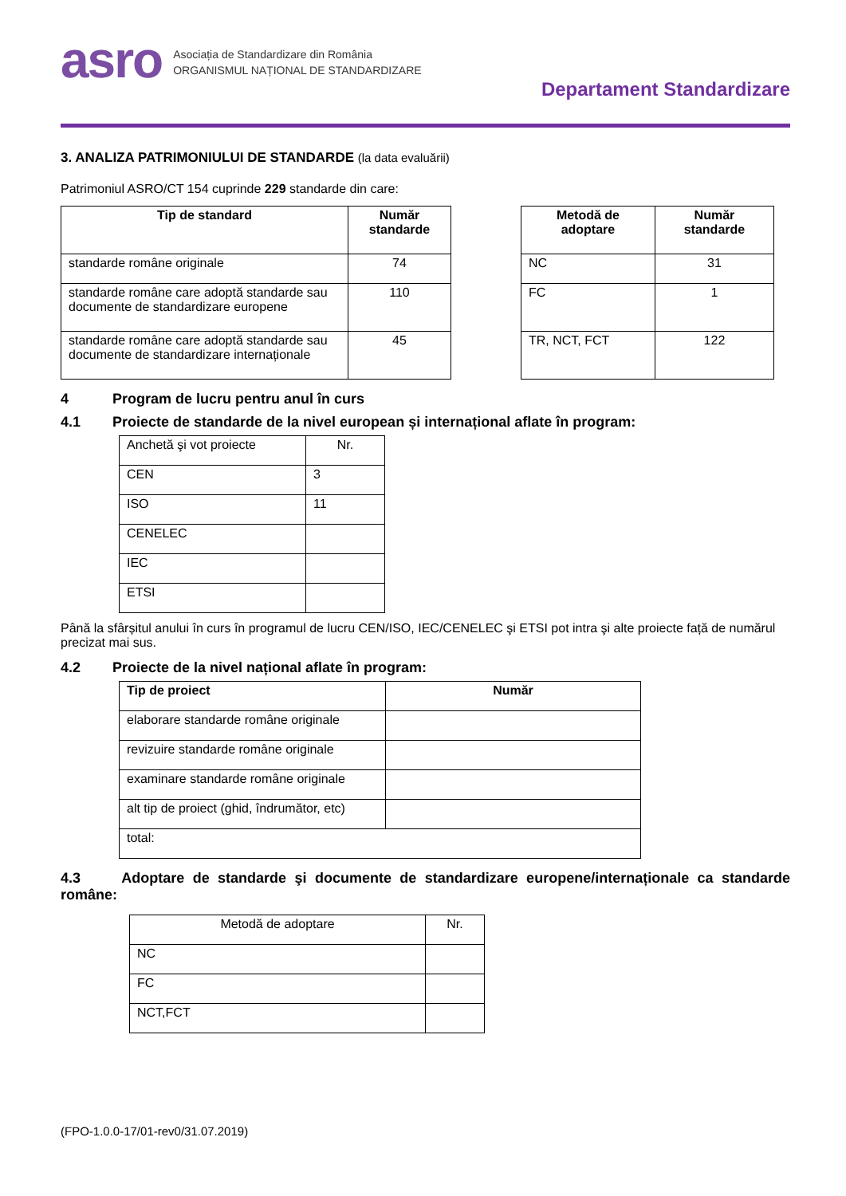asro
Asociația de Standardizare din România
ORGANISMUL NAȚIONAL DE STANDARDIZARE
Departament Standardizare
3. ANALIZA PATRIMONIULUI DE STANDARDE (la data evaluării)
Patrimoniul ASRO/CT 154 cuprinde 229 standarde din care:
| Tip de standard | Număr standarde |
| --- | --- |
| standarde române originale | 74 |
| standarde române care adoptă standarde sau documente de standardizare europene | 110 |
| standarde române care adoptă standarde sau documente de standardizare internaționale | 45 |
| Metodă de adoptare | Număr standarde |
| --- | --- |
| NC | 31 |
| FC | 1 |
| TR, NCT, FCT | 122 |
4 Program de lucru pentru anul în curs
4.1 Proiecte de standarde de la nivel european și internațional aflate în program:
| Anchetă şi vot proiecte | Nr. |
| CEN | 3 |
| ISO | 11 |
| CENELEC | |
| IEC | |
| ETSI | |
Până la sfârșitul anului în curs în programul de lucru CEN/ISO, IEC/CENELEC şi ETSI pot intra şi alte proiecte față de numărul precizat mai sus.
4.2 Proiecte de la nivel național aflate în program:
| Tip de proiect | Număr |
| --- | --- |
| elaborare standarde române originale | |
| revizuire standarde române originale | |
| examinare standarde române originale | |
| alt tip de proiect (ghid, îndrumător, etc) | |
| total: | |
4.3 Adoptare de standarde şi documente de standardizare europene/internaționale ca standarde române:
| Metodă de adoptare | Nr. |
| NC | |
| FC | |
| NCT,FCT | |
(FPO-1.0.0-17/01-rev0/31.07.2019)